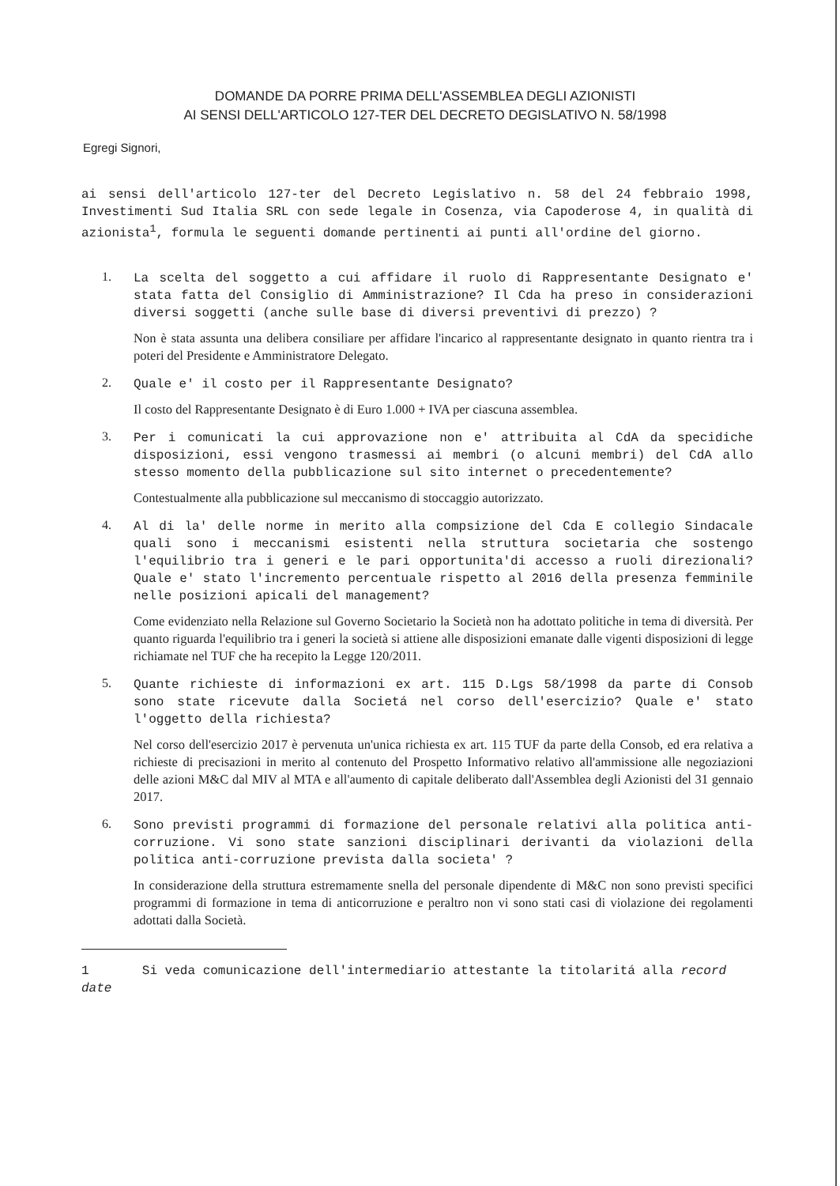DOMANDE DA PORRE PRIMA DELL'ASSEMBLEA DEGLI AZIONISTI
AI SENSI DELL'ARTICOLO 127-TER DEL DECRETO DEGISLATIVO N. 58/1998
Egregi Signori,
ai sensi dell'articolo 127-ter del Decreto Legislativo n. 58 del 24 febbraio 1998, Investimenti Sud Italia SRL con sede legale in Cosenza, via Capoderose 4, in qualità di azionista<sup>1</sup>, formula le seguenti domande pertinenti ai punti all'ordine del giorno.
1.
La scelta del soggetto a cui affidare il ruolo di Rappresentante Designato e' stata fatta del Consiglio di Amministrazione? Il Cda ha preso in considerazioni diversi soggetti (anche sulle base di diversi preventivi di prezzo) ?
Non è stata assunta una delibera consiliare per affidare l'incarico al rappresentante designato in quanto rientra tra i poteri del Presidente e Amministratore Delegato.
2.
Quale e' il costo per il Rappresentante Designato?
Il costo del Rappresentante Designato è di Euro 1.000 + IVA per ciascuna assemblea.
3.
Per i comunicati la cui approvazione non e' attribuita al CdA da specidiche disposizioni, essi vengono trasmessi ai membri (o alcuni membri) del CdA allo stesso momento della pubblicazione sul sito internet o precedentemente?
Contestualmente alla pubblicazione sul meccanismo di stoccaggio autorizzato.
4.
Al di la' delle norme in merito alla compsizione del Cda E collegio Sindacale quali sono i meccanismi esistenti nella struttura societaria che sostengo l'equilibrio tra i generi e le pari opportunita'di accesso a ruoli direzionali? Quale e' stato l'incremento percentuale rispetto al 2016 della presenza femminile nelle posizioni apicali del management?
Come evidenziato nella Relazione sul Governo Societario la Società non ha adottato politiche in tema di diversità. Per quanto riguarda l'equilibrio tra i generi la società si attiene alle disposizioni emanate dalle vigenti disposizioni di legge richiamate nel TUF che ha recepito la Legge 120/2011.
5.
Quante richieste di informazioni ex art. 115 D.Lgs 58/1998 da parte di Consob sono state ricevute dalla Societá nel corso dell'esercizio? Quale e' stato l'oggetto della richiesta?
Nel corso dell'esercizio 2017 è pervenuta un'unica richiesta ex art. 115 TUF da parte della Consob, ed era relativa a richieste di precisazioni in merito al contenuto del Prospetto Informativo relativo all'ammissione alle negoziazioni delle azioni M&C dal MIV al MTA e all'aumento di capitale deliberato dall'Assemblea degli Azionisti del 31 gennaio 2017.
6.
Sono previsti programmi di formazione del personale relativi alla politica anti-corruzione. Vi sono state sanzioni disciplinari derivanti da violazioni della politica anti-corruzione prevista dalla societa' ?
In considerazione della struttura estremamente snella del personale dipendente di M&C non sono previsti specifici programmi di formazione in tema di anticorruzione e peraltro non vi sono stati casi di violazione dei regolamenti adottati dalla Società.
1 Si veda comunicazione dell'intermediario attestante la titolaritá alla record date